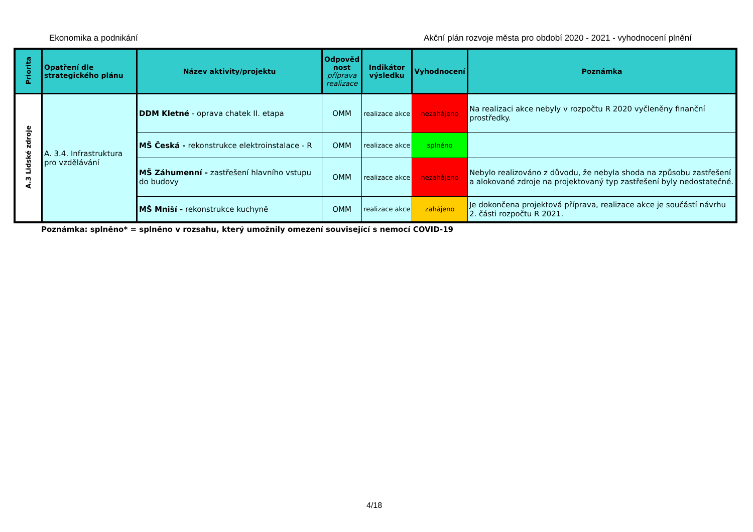Ekonomika a podnikání Akční plán rozvoje města pro období 2020 - 2021 - vyhodnocení plnění
| Priorita | Opatření dle strategického plánu | Název aktivity/projektu | Odpověd nost příprava realizace | Indikátor výsledku | Vyhodnocení | Poznámka |
| --- | --- | --- | --- | --- | --- | --- |
| A.3 Lidské zdroje | A. 3.4. Infrastruktura pro vzdělávání | DDM Kletné - oprava chatek II. etapa | OMM | realizace akce | nezahájeno | Na realizaci akce nebyly v rozpočtu R 2020 vyčleněny finanční prostředky. |
| | | MŠ Česká - rekonstrukce elektroinstalace - R | OMM | realizace akce | splněno | |
| | | MŠ Záhumenní - zastřešení hlavního vstupu do budovy | OMM | realizace akce | nezahájeno | Nebylo realizováno z důvodu, že nebyla shoda na způsobu zastřešení a alokované zdroje na projektovaný typ zastřešení byly nedostatečné. |
| | | MŠ Mniší - rekonstrukce kuchyně | OMM | realizace akce | zahájeno | Je dokončena projektová příprava, realizace akce je součástí návrhu 2. části rozpočtu R 2021. |
Poznámka: splněno* = splněno v rozsahu, který umožnily omezení související s nemocí COVID-19
4/18